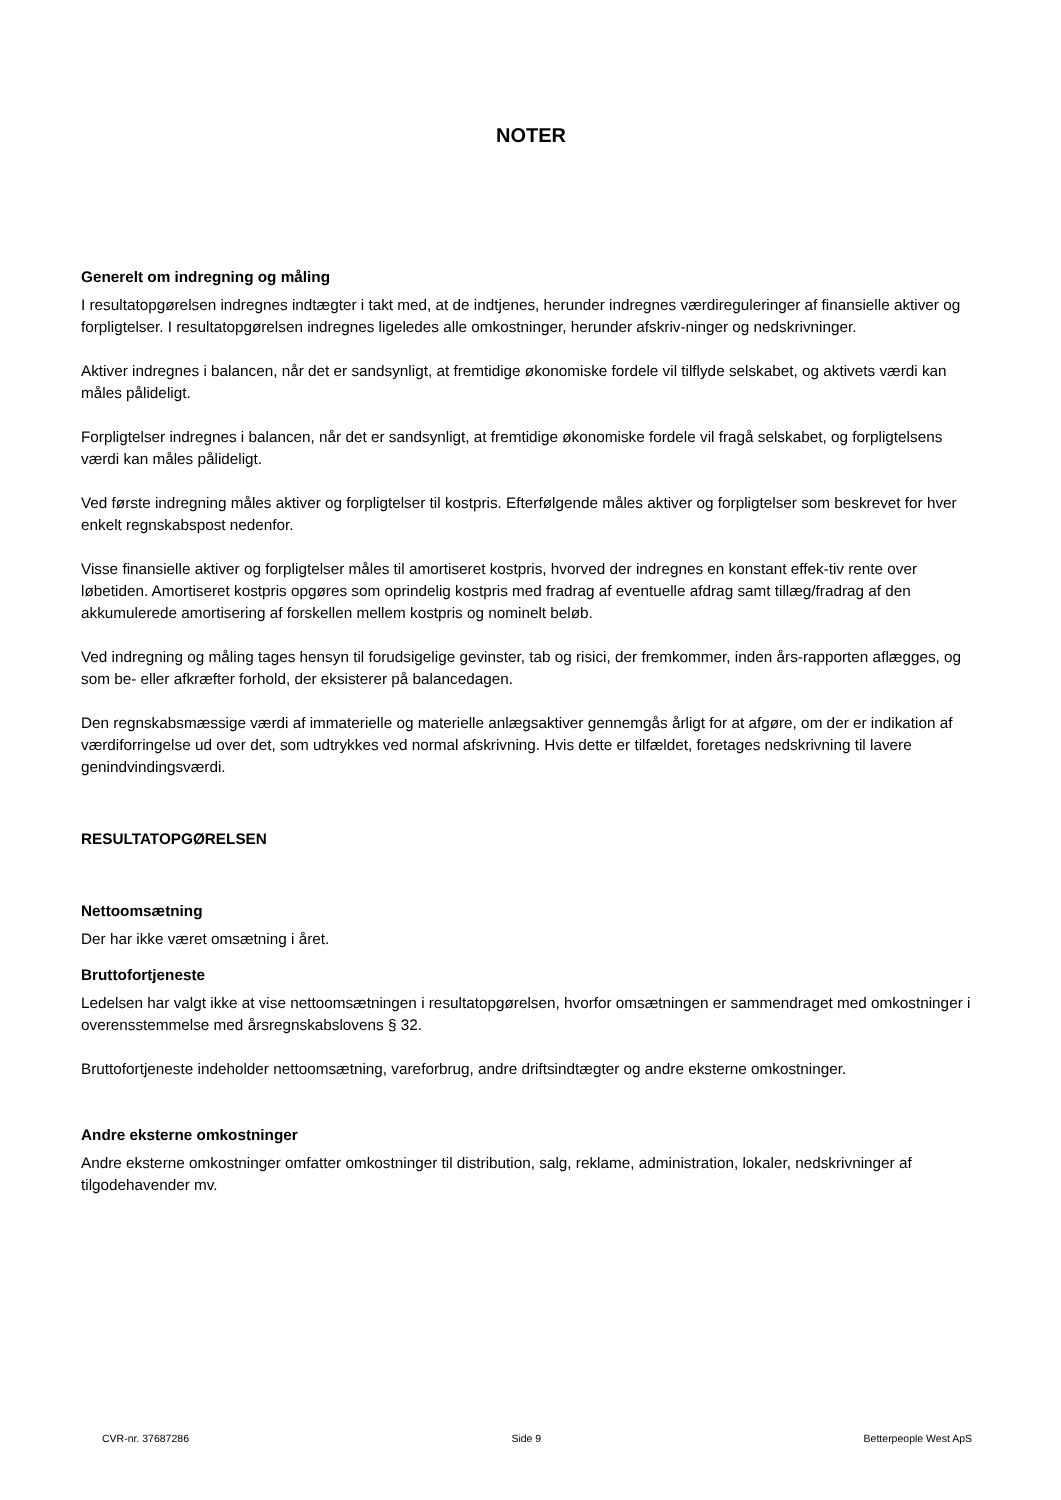NOTER
Generelt om indregning og måling
I resultatopgørelsen indregnes indtægter i takt med, at de indtjenes, herunder indregnes værdireguleringer af finansielle aktiver og forpligtelser. I resultatopgørelsen indregnes ligeledes alle omkostninger, herunder afskriv-ninger og nedskrivninger.
Aktiver indregnes i balancen, når det er sandsynligt, at fremtidige økonomiske fordele vil tilflyde selskabet, og aktivets værdi kan måles pålideligt.
Forpligtelser indregnes i balancen, når det er sandsynligt, at fremtidige økonomiske fordele vil fragå selskabet, og forpligtelsens værdi kan måles pålideligt.
Ved første indregning måles aktiver og forpligtelser til kostpris. Efterfølgende måles aktiver og forpligtelser som beskrevet for hver enkelt regnskabspost nedenfor.
Visse finansielle aktiver og forpligtelser måles til amortiseret kostpris, hvorved der indregnes en konstant effek-tiv rente over løbetiden. Amortiseret kostpris opgøres som oprindelig kostpris med fradrag af eventuelle afdrag samt tillæg/fradrag af den akkumulerede amortisering af forskellen mellem kostpris og nominelt beløb.
Ved indregning og måling tages hensyn til forudsigelige gevinster, tab og risici, der fremkommer, inden års-rapporten aflægges, og som be- eller afkræfter forhold, der eksisterer på balancedagen.
Den regnskabsmæssige værdi af immaterielle og materielle anlægsaktiver gennemgås årligt for at afgøre, om der er indikation af værdiforringelse ud over det, som udtrykkes ved normal afskrivning. Hvis dette er tilfældet, foretages nedskrivning til lavere genindvindingsværdi.
RESULTATOPGØRELSEN
Nettoomsætning
Der har ikke været omsætning i året.
Bruttofortjeneste
Ledelsen har valgt ikke at vise nettoomsætningen i resultatopgørelsen, hvorfor omsætningen er sammendraget med omkostninger i overensstemmelse med årsregnskabslovens § 32.
Bruttofortjeneste indeholder nettoomsætning, vareforbrug, andre driftsindtægter og andre eksterne omkostninger.
Andre eksterne omkostninger
Andre eksterne omkostninger omfatter omkostninger til distribution, salg, reklame, administration, lokaler, nedskrivninger af tilgodehavender mv.
CVR-nr. 37687286 Side 9 Betterpeople West ApS